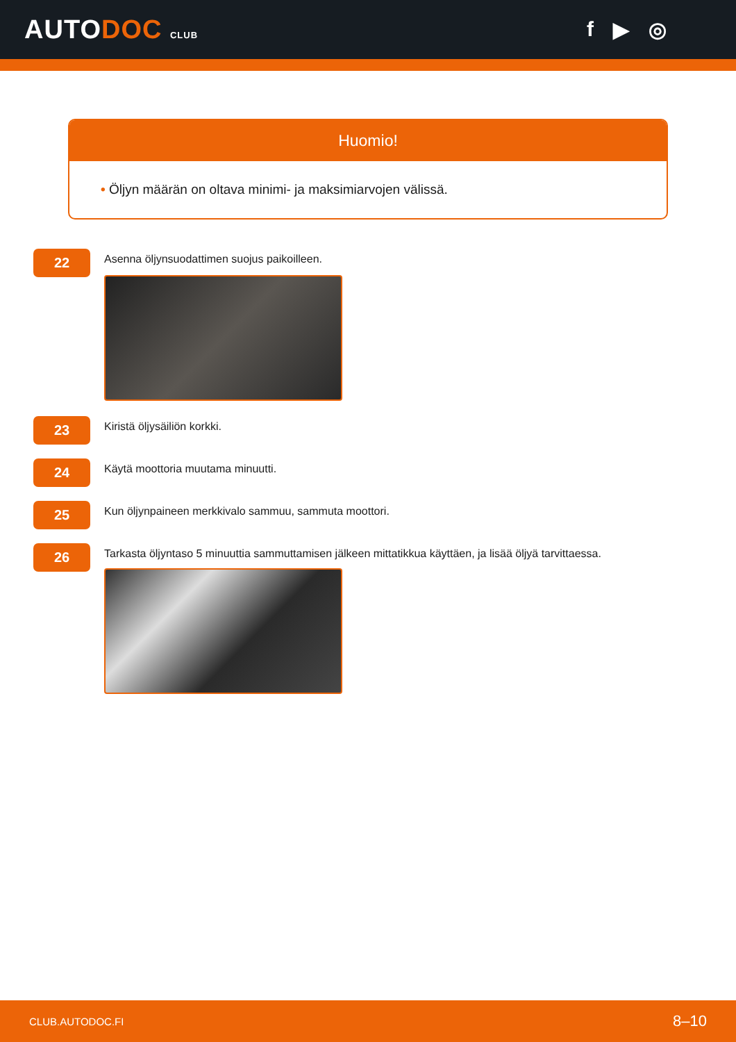AUTODOC CLUB
f ▶ ◎
Huomio!
• Öljyn määrän on oltava minimi- ja maksimiarvojen välissä.
22
Asenna öljynsuodattimen suojus paikoilleen.
23
Kiristä öljysäiliön korkki.
24
Käytä moottoria muutama minuutti.
25
Kun öljynpaineen merkkivalo sammuu, sammuta moottori.
26
Tarkasta öljyntaso 5 minuuttia sammuttamisen jälkeen mittatikkua käyttäen, ja lisää öljyä tarvittaessa.
CLUB.AUTODOC.FI 8–10